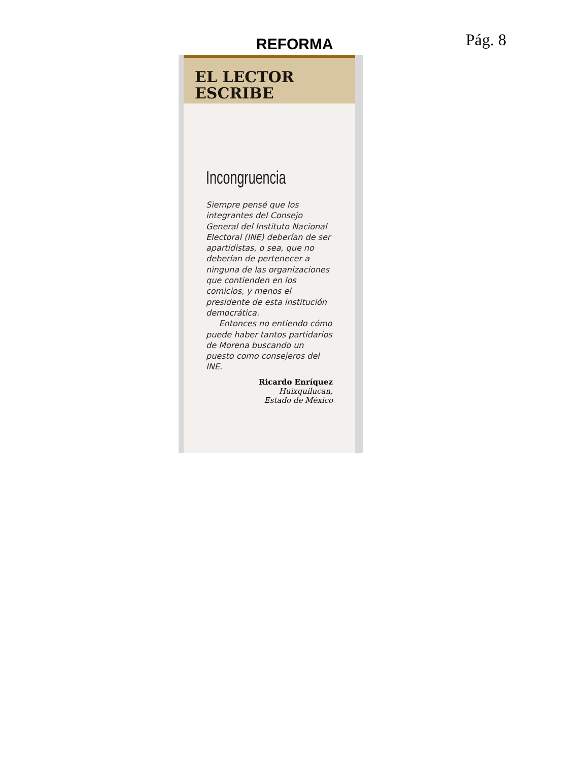REFORMA Pág. 8
EL LECTOR
ESCRIBE
Incongruencia
Siempre pensé que los integrantes del Consejo General del Instituto Nacional Electoral (INE) deberían de ser apartidistas, o sea, que no deberían de pertenecer a ninguna de las organizaciones que contienden en los comicios, y menos el presidente de esta institución democrática.
Entonces no entiendo cómo puede haber tantos partidarios de Morena buscando un puesto como consejeros del INE.
Ricardo Enríquez
Huixquilucan,
Estado de México